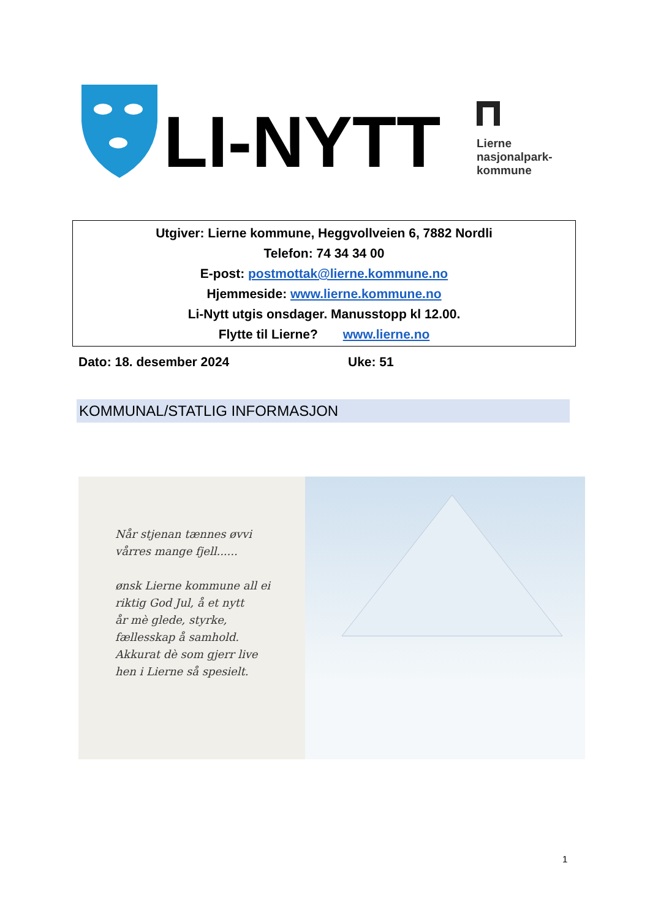LI-NYTT
Lierne
nasjonalpark-
kommune
Utgiver: Lierne kommune, Heggvollveien 6, 7882 Nordli
Telefon: 74 34 34 00
E-post: postmottak@lierne.kommune.no
Hjemmeside: www.lierne.kommune.no
Li-Nytt utgis onsdager. Manusstopp kl 12.00.
Flytte til Lierne? www.lierne.no
Dato: 18. desember 2024 Uke: 51
KOMMUNAL/STATLIG INFORMASJON
Når stjenan tænnes øvvi
vårres mange fjell......
ønsk Lierne kommune all ei
riktig God Jul, å et nytt
år mè glede, styrke,
fællesskap å samhold.
Akkurat dè som gjerr live
hen i Lierne så spesielt.
1